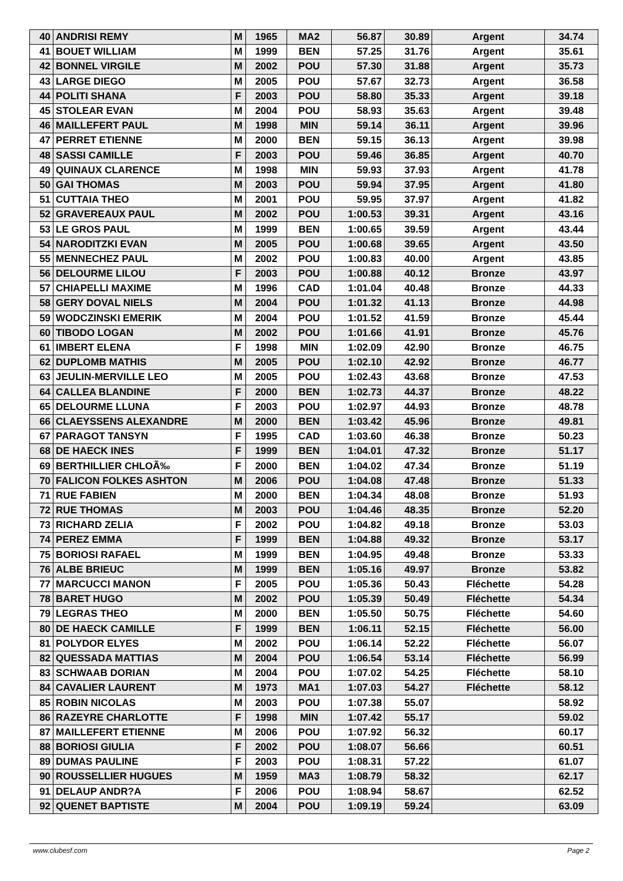| 40 | ANDRISI REMY | M | 1965 | MA2 | 56.87 | 30.89 | Argent | 34.74 |
| 41 | BOUET WILLIAM | M | 1999 | BEN | 57.25 | 31.76 | Argent | 35.61 |
| 42 | BONNEL VIRGILE | M | 2002 | POU | 57.30 | 31.88 | Argent | 35.73 |
| 43 | LARGE DIEGO | M | 2005 | POU | 57.67 | 32.73 | Argent | 36.58 |
| 44 | POLITI SHANA | F | 2003 | POU | 58.80 | 35.33 | Argent | 39.18 |
| 45 | STOLEAR EVAN | M | 2004 | POU | 58.93 | 35.63 | Argent | 39.48 |
| 46 | MAILLEFERT PAUL | M | 1998 | MIN | 59.14 | 36.11 | Argent | 39.96 |
| 47 | PERRET ETIENNE | M | 2000 | BEN | 59.15 | 36.13 | Argent | 39.98 |
| 48 | SASSI CAMILLE | F | 2003 | POU | 59.46 | 36.85 | Argent | 40.70 |
| 49 | QUINAUX CLARENCE | M | 1998 | MIN | 59.93 | 37.93 | Argent | 41.78 |
| 50 | GAI THOMAS | M | 2003 | POU | 59.94 | 37.95 | Argent | 41.80 |
| 51 | CUTTAIA THEO | M | 2001 | POU | 59.95 | 37.97 | Argent | 41.82 |
| 52 | GRAVEREAUX PAUL | M | 2002 | POU | 1:00.53 | 39.31 | Argent | 43.16 |
| 53 | LE GROS PAUL | M | 1999 | BEN | 1:00.65 | 39.59 | Argent | 43.44 |
| 54 | NARODITZKI EVAN | M | 2005 | POU | 1:00.68 | 39.65 | Argent | 43.50 |
| 55 | MENNECHEZ PAUL | M | 2002 | POU | 1:00.83 | 40.00 | Argent | 43.85 |
| 56 | DELOURME LILOU | F | 2003 | POU | 1:00.88 | 40.12 | Bronze | 43.97 |
| 57 | CHIAPELLI MAXIME | M | 1996 | CAD | 1:01.04 | 40.48 | Bronze | 44.33 |
| 58 | GERY DOVAL NIELS | M | 2004 | POU | 1:01.32 | 41.13 | Bronze | 44.98 |
| 59 | WODCZINSKI EMERIK | M | 2004 | POU | 1:01.52 | 41.59 | Bronze | 45.44 |
| 60 | TIBODO LOGAN | M | 2002 | POU | 1:01.66 | 41.91 | Bronze | 45.76 |
| 61 | IMBERT ELENA | F | 1998 | MIN | 1:02.09 | 42.90 | Bronze | 46.75 |
| 62 | DUPLOMB MATHIS | M | 2005 | POU | 1:02.10 | 42.92 | Bronze | 46.77 |
| 63 | JEULIN-MERVILLE LEO | M | 2005 | POU | 1:02.43 | 43.68 | Bronze | 47.53 |
| 64 | CALLEA BLANDINE | F | 2000 | BEN | 1:02.73 | 44.37 | Bronze | 48.22 |
| 65 | DELOURME LLUNA | F | 2003 | POU | 1:02.97 | 44.93 | Bronze | 48.78 |
| 66 | CLAEYSSENS ALEXANDRE | M | 2000 | BEN | 1:03.42 | 45.96 | Bronze | 49.81 |
| 67 | PARAGOT TANSYN | F | 1995 | CAD | 1:03.60 | 46.38 | Bronze | 50.23 |
| 68 | DE HAECK INES | F | 1999 | BEN | 1:04.01 | 47.32 | Bronze | 51.17 |
| 69 | BERTHILLIER CHLOÃ‰ | F | 2000 | BEN | 1:04.02 | 47.34 | Bronze | 51.19 |
| 70 | FALICON FOLKES ASHTON | M | 2006 | POU | 1:04.08 | 47.48 | Bronze | 51.33 |
| 71 | RUE FABIEN | M | 2000 | BEN | 1:04.34 | 48.08 | Bronze | 51.93 |
| 72 | RUE THOMAS | M | 2003 | POU | 1:04.46 | 48.35 | Bronze | 52.20 |
| 73 | RICHARD ZELIA | F | 2002 | POU | 1:04.82 | 49.18 | Bronze | 53.03 |
| 74 | PEREZ EMMA | F | 1999 | BEN | 1:04.88 | 49.32 | Bronze | 53.17 |
| 75 | BORIOSI RAFAEL | M | 1999 | BEN | 1:04.95 | 49.48 | Bronze | 53.33 |
| 76 | ALBE BRIEUC | M | 1999 | BEN | 1:05.16 | 49.97 | Bronze | 53.82 |
| 77 | MARCUCCI MANON | F | 2005 | POU | 1:05.36 | 50.43 | Fléchette | 54.28 |
| 78 | BARET HUGO | M | 2002 | POU | 1:05.39 | 50.49 | Fléchette | 54.34 |
| 79 | LEGRAS THEO | M | 2000 | BEN | 1:05.50 | 50.75 | Fléchette | 54.60 |
| 80 | DE HAECK CAMILLE | F | 1999 | BEN | 1:06.11 | 52.15 | Fléchette | 56.00 |
| 81 | POLYDOR ELYES | M | 2002 | POU | 1:06.14 | 52.22 | Fléchette | 56.07 |
| 82 | QUESSADA MATTIAS | M | 2004 | POU | 1:06.54 | 53.14 | Fléchette | 56.99 |
| 83 | SCHWAAB DORIAN | M | 2004 | POU | 1:07.02 | 54.25 | Fléchette | 58.10 |
| 84 | CAVALIER LAURENT | M | 1973 | MA1 | 1:07.03 | 54.27 | Fléchette | 58.12 |
| 85 | ROBIN NICOLAS | M | 2003 | POU | 1:07.38 | 55.07 | | 58.92 |
| 86 | RAZEYRE CHARLOTTE | F | 1998 | MIN | 1:07.42 | 55.17 | | 59.02 |
| 87 | MAILLEFERT ETIENNE | M | 2006 | POU | 1:07.92 | 56.32 | | 60.17 |
| 88 | BORIOSI GIULIA | F | 2002 | POU | 1:08.07 | 56.66 | | 60.51 |
| 89 | DUMAS PAULINE | F | 2003 | POU | 1:08.31 | 57.22 | | 61.07 |
| 90 | ROUSSELLIER HUGUES | M | 1959 | MA3 | 1:08.79 | 58.32 | | 62.17 |
| 91 | DELAUP ANDR?A | F | 2006 | POU | 1:08.94 | 58.67 | | 62.52 |
| 92 | QUENET BAPTISTE | M | 2004 | POU | 1:09.19 | 59.24 | | 63.09 |
www.clubesf.com Page 2